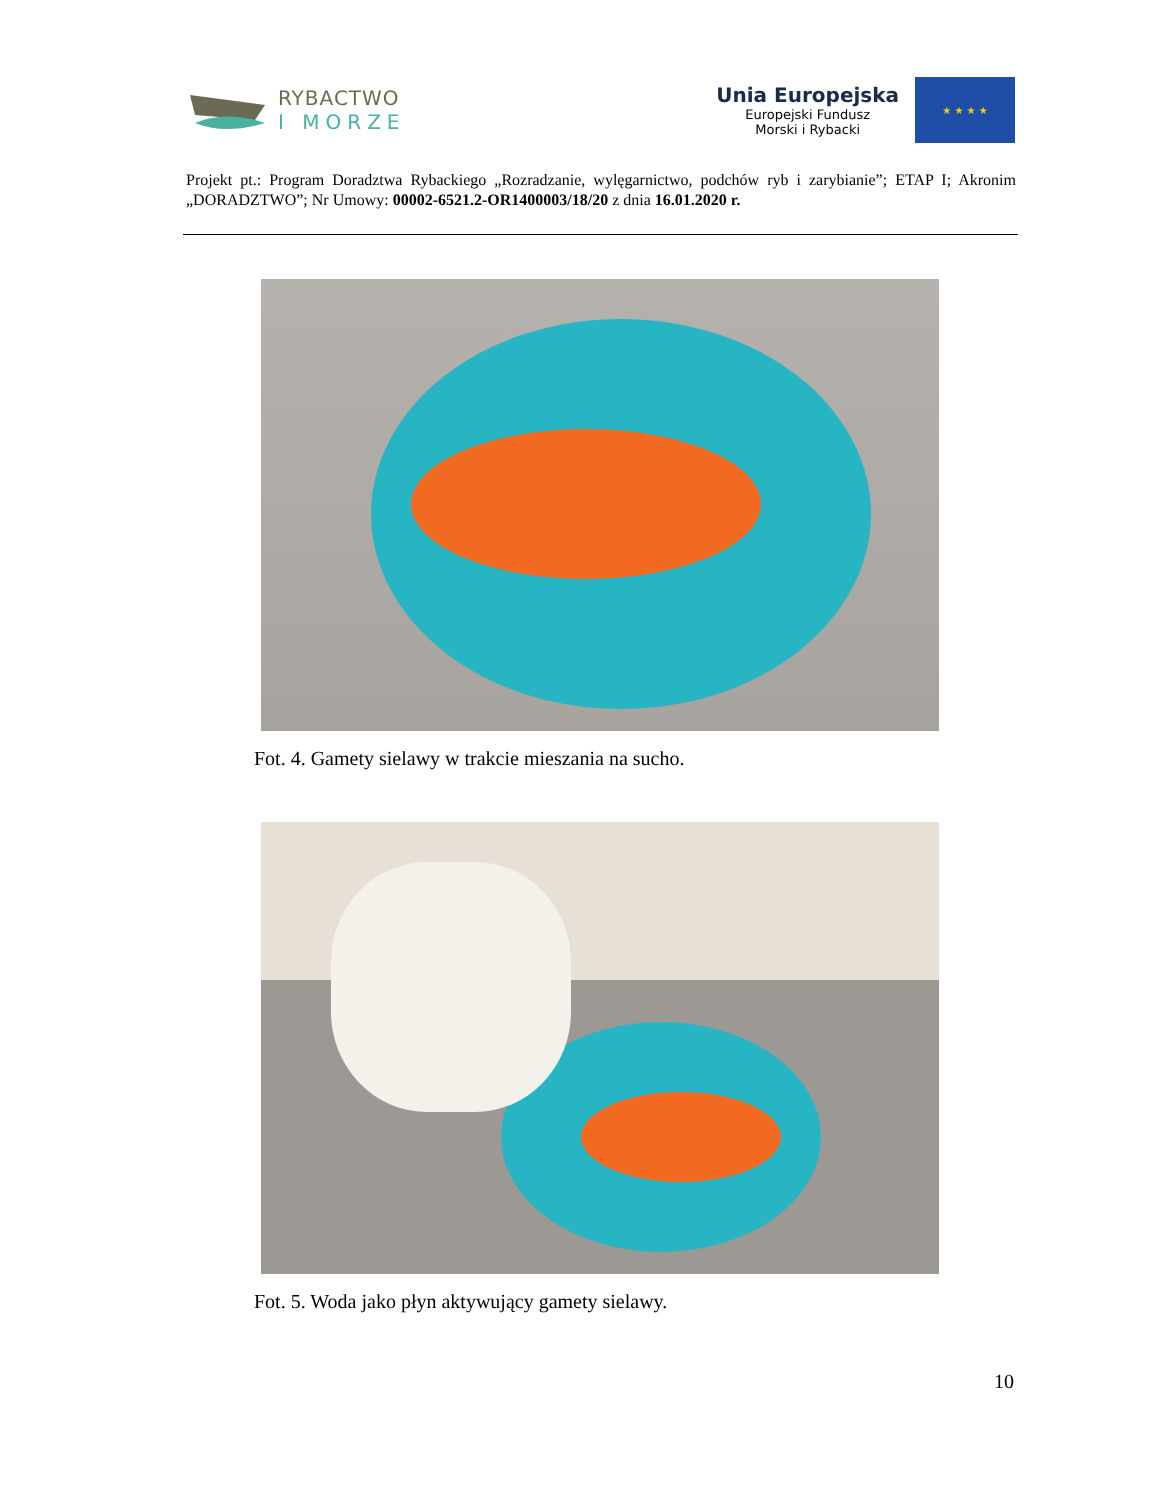RYBACTWO
I MORZE
Unia Europejska
Europejski Fundusz
Morski i Rybacki
★ ★ ★ ★
Projekt pt.: Program Doradztwa Rybackiego „Rozradzanie, wylęgarnictwo, podchów ryb i zarybianie”; ETAP I; Akronim „DORADZTWO”; Nr Umowy: 00002-6521.2-OR1400003/18/20 z dnia 16.01.2020 r.
Fot. 4. Gamety sielawy w trakcie mieszania na sucho.
Fot. 5. Woda jako płyn aktywujący gamety sielawy.
10